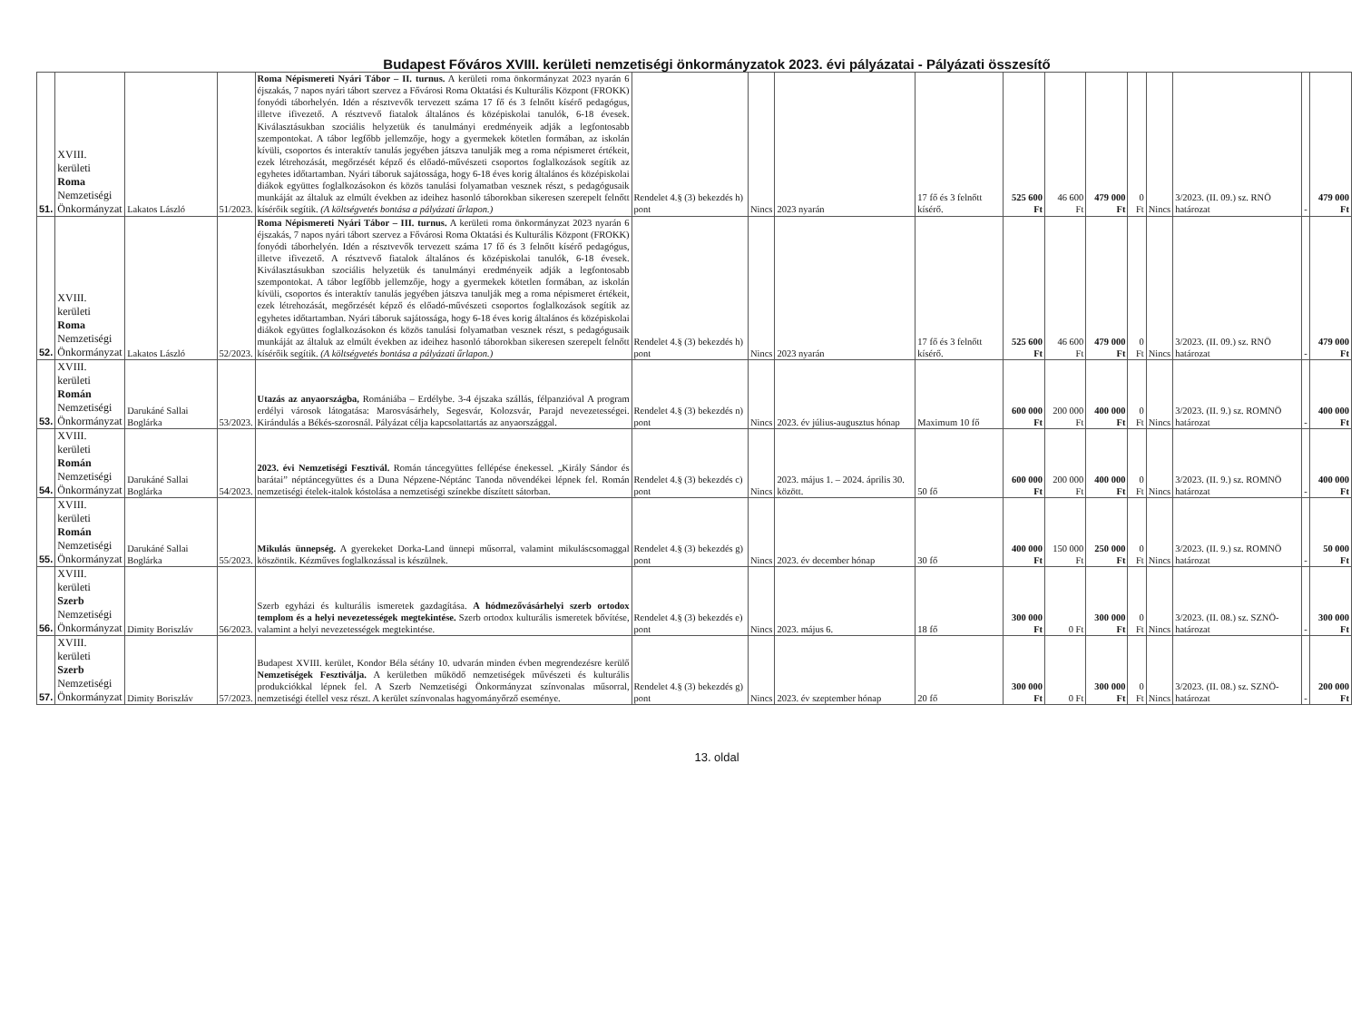Budapest Főváros XVIII. kerületi nemzetiségi önkormányzatok 2023. évi pályázatai - Pályázati összesítő
| 51. | XVIII. kerületi Roma Nemzetiségi Önkormányzat | Lakatos László | 51/2023. | Roma Népismereti Nyári Tábor – II. turnus. A kerületi roma önkormányzat 2023 nyarán 6 éjszakás, 7 napos nyári tábort szervez a Fővárosi Roma Oktatási és Kulturális Központ (FROKK) fonyódi táborhelyén. Idén a résztvevők tervezett száma 17 fő és 3 felnőtt kísérő pedagógus, illetve ifivezető. A résztvevő fiatalok általános és középiskolai tanulók, 6-18 évesek. Kiválasztásukban szociális helyzetük és tanulmányi eredményeik adják a legfontosabb szempontokat. A tábor legfőbb jellemzője, hogy a gyermekek kötetlen formában, az iskolán kívüli, csoportos és interaktív tanulás jegyében játszva tanulják meg a roma népismeret értékeit, ezek létrehozását, megőrzését képző és előadó-művészeti csoportos foglalkozások segítik az egyhetes időtartamban. Nyári táboruk sajátossága, hogy 6-18 éves korig általános és középiskolai diákok együttes foglalkozásokon és közös tanulási folyamatban vesznek részt, s pedagógusaik munkáját az általuk az elmúlt években az ideihez hasonló táborokban sikeresen szerepelt felnőtt kísérőik segítik. (A költségvetés bontása a pályázati űrlapon.) | Rendelet 4.§ (3) bekezdés h) pont | Nincs | 2023 nyarán | 17 fő és 3 felnőtt kísérő. | 525 600 Ft | 46 600 Ft | 479 000 Ft | 0 Ft | Nincs | 3/2023. (II. 09.) sz. RNÖ határozat | - | 479 000 Ft |
| 52. | XVIII. kerületi Roma Nemzetiségi Önkormányzat | Lakatos László | 52/2023. | Roma Népismereti Nyári Tábor – III. turnus. A kerületi roma önkormányzat 2023 nyarán 6 éjszakás, 7 napos nyári tábort szervez a Fővárosi Roma Oktatási és Kulturális Központ (FROKK) fonyódi táborhelyén. Idén a résztvevők tervezett száma 17 fő és 3 felnőtt kísérő pedagógus, illetve ifivezető. A résztvevő fiatalok általános és középiskolai tanulók, 6-18 évesek. Kiválasztásukban szociális helyzetük és tanulmányi eredményeik adják a legfontosabb szempontokat. A tábor legfőbb jellemzője, hogy a gyermekek kötetlen formában, az iskolán kívüli, csoportos és interaktív tanulás jegyében játszva tanulják meg a roma népismeret értékeit, ezek létrehozását, megőrzését képző és előadó-művészeti csoportos foglalkozások segítik az egyhetes időtartamban. Nyári táboruk sajátossága, hogy 6-18 éves korig általános és középiskolai diákok együttes foglalkozásokon és közös tanulási folyamatban vesznek részt, s pedagógusaik munkáját az általuk az elmúlt években az ideihez hasonló táborokban sikeresen szerepelt felnőtt kísérőik segítik. (A költségvetés bontása a pályázati űrlapon.) | Rendelet 4.§ (3) bekezdés h) pont | Nincs | 2023 nyarán | 17 fő és 3 felnőtt kísérő. | 525 600 Ft | 46 600 Ft | 479 000 Ft | 0 Ft | Nincs | 3/2023. (II. 09.) sz. RNÖ határozat | - | 479 000 Ft |
| 53. | XVIII. kerületi Román Nemzetiségi Önkormányzat | Darukáné Sallai Boglárka | 53/2023. | Utazás az anyaországba, Romániába – Erdélybe. 3-4 éjszaka szállás, félpanzióval A program erdélyi városok látogatása: Marosvásárhely, Segesvár, Kolozsvár, Parajd nevezetességei. Kirándulás a Békés-szorosnál. Pályázat célja kapcsolattartás az anyaországgal. | Rendelet 4.§ (3) bekezdés n) pont | Nincs | 2023. év július-augusztus hónap | Maximum 10 fő | 600 000 Ft | 200 000 Ft | 400 000 Ft | 0 Ft | Nincs | 3/2023. (II. 9.) sz. ROMNÖ határozat | - | 400 000 Ft |
| 54. | XVIII. kerületi Román Nemzetiségi Önkormányzat | Darukáné Sallai Boglárka | 54/2023. | 2023. évi Nemzetiségi Fesztivál. Román táncegyüttes fellépése énekessel. „Király Sándor és barátai” néptáncegyüttes és a Duna Népzene-Néptánc Tanoda növendékei lépnek fel. Román nemzetiségi ételek-italok kóstolása a nemzetiségi színekbe díszített sátorban. | Rendelet 4.§ (3) bekezdés c) pont | Nincs | 2023. május 1. – 2024. április 30. között. | 50 fő | 600 000 Ft | 200 000 Ft | 400 000 Ft | 0 Ft | Nincs | 3/2023. (II. 9.) sz. ROMNÖ határozat | - | 400 000 Ft |
| 55. | XVIII. kerületi Román Nemzetiségi Önkormányzat | Darukáné Sallai Boglárka | 55/2023. | Mikulás ünnepség. A gyerekeket Dorka-Land ünnepi műsorral, valamint mikuláscsomaggal köszöntik. Kézműves foglalkozással is készülnek. | Rendelet 4.§ (3) bekezdés g) pont | Nincs | 2023. év december hónap | 30 fő | 400 000 Ft | 150 000 Ft | 250 000 Ft | 0 Ft | Nincs | 3/2023. (II. 9.) sz. ROMNÖ határozat | - | 50 000 Ft |
| 56. | XVIII. kerületi Szerb Nemzetiségi Önkormányzat | Dimity Boriszláv | 56/2023. | Szerb egyházi és kulturális ismeretek gazdagítása. A hódmezővásárhelyi szerb ortodox templom és a helyi nevezetességek megtekintése. Szerb ortodox kulturális ismeretek bővítése, valamint a helyi nevezetességek megtekintése. | Rendelet 4.§ (3) bekezdés e) pont | Nincs | 2023. május 6. | 18 fő | 300 000 Ft | 0 Ft | 300 000 Ft | 0 Ft | Nincs | 3/2023. (II. 08.) sz. SZNÖ-határozat | - | 300 000 Ft |
| 57. | XVIII. kerületi Szerb Nemzetiségi Önkormányzat | Dimity Boriszláv | 57/2023. | Budapest XVIII. kerület, Kondor Béla sétány 10. udvarán minden évben megrendezésre kerülő Nemzetiségek Fesztiválja. A kerületben működő nemzetiségek művészeti és kulturális produkciókkal lépnek fel. A Szerb Nemzetiségi Önkormányzat színvonalas műsorral, nemzetiségi étellel vesz részt. A kerület színvonalas hagyományőrző eseménye. | Rendelet 4.§ (3) bekezdés g) pont | Nincs | 2023. év szeptember hónap | 20 fő | 300 000 Ft | 0 Ft | 300 000 Ft | 0 Ft | Nincs | 3/2023. (II. 08.) sz. SZNÖ-határozat | - | 200 000 Ft |
13. oldal